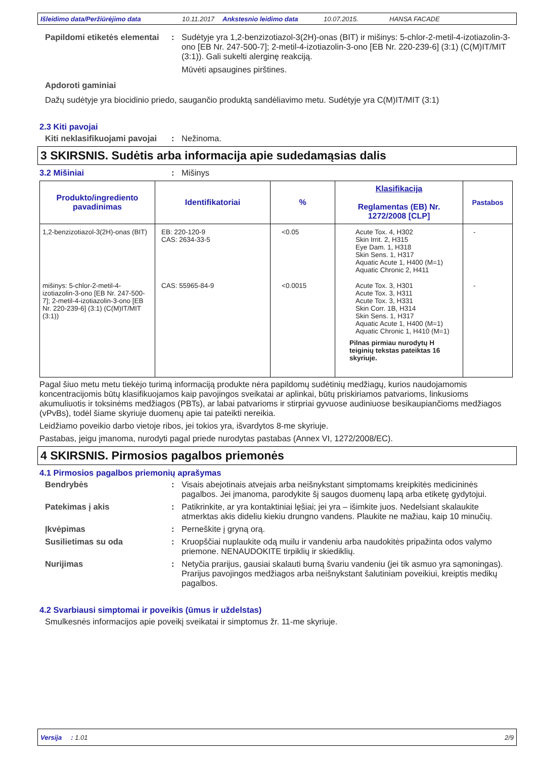Išleidimo data/Peržiūrėjimo data 10.11.2017 Ankstesnio leidimo data 10.07.2015. HANSA FACADE
Papildomi etiketės elementai
: Sudėtyje yra 1,2-benzizotiazol-3(2H)-onas (BIT) ir mišinys: 5-chlor-2-metil-4-izotiazolin-3-ono [EB Nr. 247-500-7]; 2-metil-4-izotiazolin-3-ono [EB Nr. 220-239-6] (3:1) (C(M)IT/MIT (3:1)). Gali sukelti alerginę reakciją.
Mūvėti apsaugines pirštines.
Apdoroti gaminiai
Dažų sudėtyje yra biocidinio priedo, saugančio produktą sandėliavimo metu. Sudėtyje yra C(M)IT/MIT (3:1)
2.3 Kiti pavojai
Kiti neklasifikuojami pavojai
: Nežinoma.
3 SKIRSNIS. Sudėtis arba informacija apie sudedamąsias dalis
3.2 Mišiniai : Mišinys
| Produkto/ingrediento pavadinimas | Identifikatoriai | % | Klasifikacija Reglamentas (EB) Nr. 1272/2008 [CLP] | Pastabos |
| --- | --- | --- | --- | --- |
| 1,2-benzizotiazol-3(2H)-onas (BIT) | EB: 220-120-9 CAS: 2634-33-5 | <0.05 | Acute Tox. 4, H302 Skin Irrit. 2, H315 Eye Dam. 1, H318 Skin Sens. 1, H317 Aquatic Acute 1, H400 (M=1) Aquatic Chronic 2, H411 | - |
| mišinys: 5-chlor-2-metil-4-izotiazolin-3-ono [EB Nr. 247-500-7]; 2-metil-4-izotiazolin-3-ono [EB Nr. 220-239-6] (3:1) (C(M)IT/MIT (3:1)) | CAS: 55965-84-9 | <0.0015 | Acute Tox. 3, H301 Acute Tox. 3, H311 Acute Tox. 3, H331 Skin Corr. 1B, H314 Skin Sens. 1, H317 Aquatic Acute 1, H400 (M=1) Aquatic Chronic 1, H410 (M=1) Pilnas pirmiau nurodytų H teiginių tekstas pateiktas 16 skyriuje. | - |
Pagal šiuo metu metu tiekėjo turimą informaciją produkte nėra papildomų sudėtinių medžiagų, kurios naudojamomis koncentracijomis būtų klasifikuojamos kaip pavojingos sveikatai ar aplinkai, būtų priskiriamos patvarioms, linkusioms akumuliuotis ir toksinėms medžiagos (PBTs), ar labai patvarioms ir stirpriai gyvuose audiniuose besikaupiančioms medžiagos (vPvBs), todėl šiame skyriuje duomenų apie tai pateikti nereikia.
Leidžiamo poveikio darbo vietoje ribos, jei tokios yra, išvardytos 8-me skyriuje.
Pastabas, jeigu įmanoma, nurodyti pagal priede nurodytas pastabas (Annex VI, 1272/2008/EC).
4 SKIRSNIS. Pirmosios pagalbos priemonės
4.1 Pirmosios pagalbos priemonių aprašymas
Bendrybės : Visais abejotinais atvejais arba neišnykstant simptomams kreipkitės medicininės pagalbos. Jei įmanoma, parodykite šį saugos duomenų lapą arba etiketę gydytojui.
Patekimas į akis : Patikrinkite, ar yra kontaktiniai lęšiai; jei yra – išimkite juos. Nedelsiant skalaukite atmerktas akis dideliu kiekiu drungno vandens. Plaukite ne mažiau, kaip 10 minučių.
Įkvėpimas : Perneškite į gryną orą.
Susilietimas su oda : Kruopščiai nuplaukite odą muilu ir vandeniu arba naudokitės pripažinta odos valymo priemone. NENAUDOKITE tirpiklių ir skiediklių.
Nurijimas : Netyčia prarijus, gausiai skalauti burną švariu vandeniu (jei tik asmuo yra sąmoningas). Prarijus pavojingos medžiagos arba neišnykstant šalutiniam poveikiui, kreiptis medikų pagalbos.
4.2 Svarbiausi simptomai ir poveikis (ūmus ir uždelstas)
Smulkesnės informacijos apie poveikį sveikatai ir simptomus žr. 11-me skyriuje.
Versija : 1.01 2/9